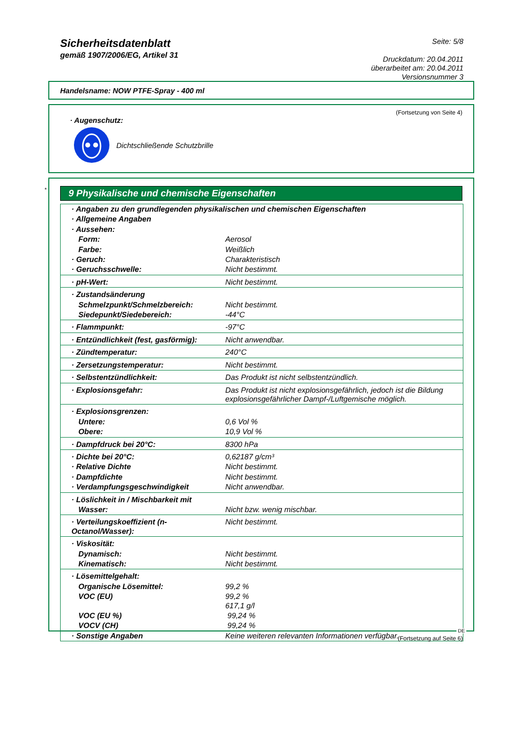Sicherheitsdatenblatt
gemäß 1907/2006/EG, Artikel 31
Seite: 5/8
Druckdatum: 20.04.2011
überarbeitet am: 20.04.2011
Versionsnummer 3
Handelsname: NOW PTFE-Spray - 400 ml
(Fortsetzung von Seite 4)
· Augenschutz:
Dichtschließende Schutzbrille
*
9 Physikalische und chemische Eigenschaften
| · Angaben zu den grundlegenden physikalischen und chemischen Eigenschaften | |
| · Allgemeine Angaben | |
| · Aussehen: | |
| Form: | Aerosol |
| Farbe: | Weißlich |
| · Geruch: | Charakteristisch |
| · Geruchsschwelle: | Nicht bestimmt. |
| · pH-Wert: | Nicht bestimmt. |
| · Zustandsänderung | |
| Schmelzpunkt/Schmelzbereich: | Nicht bestimmt. |
| Siedepunkt/Siedebereich: | -44°C |
| · Flammpunkt: | -97°C |
| · Entzündlichkeit (fest, gasförmig): | Nicht anwendbar. |
| · Zündtemperatur: | 240°C |
| · Zersetzungstemperatur: | Nicht bestimmt. |
| · Selbstentzündlichkeit: | Das Produkt ist nicht selbstentzündlich. |
| · Explosionsgefahr: | Das Produkt ist nicht explosionsgefährlich, jedoch ist die Bildung explosionsgefährlicher Dampf-/Luftgemische möglich. |
| · Explosionsgrenzen: | |
| Untere: | 0,6 Vol % |
| Obere: | 10,9 Vol % |
| · Dampfdruck bei 20°C: | 8300 hPa |
| · Dichte bei 20°C: | 0,62187 g/cm³ |
| · Relative Dichte | Nicht bestimmt. |
| · Dampfdichte | Nicht bestimmt. |
| · Verdampfungsgeschwindigkeit | Nicht anwendbar. |
| · Löslichkeit in / Mischbarkeit mit | |
| Wasser: | Nicht bzw. wenig mischbar. |
| · Verteilungskoeffizient (n-Octanol/Wasser): | Nicht bestimmt. |
| · Viskosität: | |
| Dynamisch: | Nicht bestimmt. |
| Kinematisch: | Nicht bestimmt. |
| · Lösemittelgehalt: | |
| Organische Lösemittel: | 99,2 % |
| VOC (EU) | 99,2 % 617,1 g/l |
| VOC (EU %) | 99,24 % |
| VOCV (CH) | 99,24 % |
| · Sonstige Angaben | Keine weiteren relevanten Informationen verfügbar. |
DE
(Fortsetzung auf Seite 6)